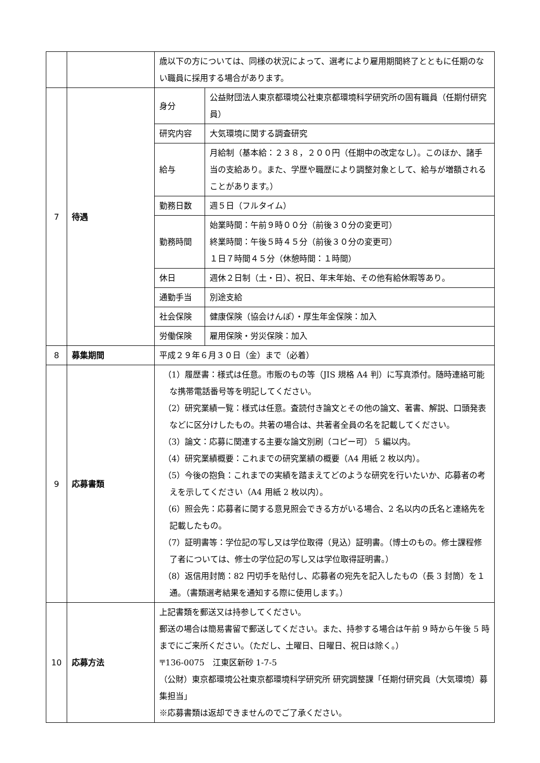| | | 歳以下の方については、同様の状況によって、選考により雇用期間終了とともに任期のない職員に採用する場合があります。 | |
| 7 | 待遇 | 身分 | 公益財団法人東京都環境公社東京都環境科学研究所の固有職員（任期付研究員） |
| | | 研究内容 | 大気環境に関する調査研究 |
| | | 給与 | 月給制（基本給：２３８，２００円（任期中の改定なし）。このほか、諸手当の支給あり。また、学歴や職歴により調整対象として、給与が増額されることがあります。） |
| | | 勤務日数 | 週５日（フルタイム） |
| | | 勤務時間 | 始業時間：午前９時００分（前後３０分の変更可） 終業時間：午後５時４５分（前後３０分の変更可） １日７時間４５分（休憩時間：１時間） |
| | | 休日 | 週休２日制（土・日）、祝日、年末年始、その他有給休暇等あり。 |
| | | 通勤手当 | 別途支給 |
| | | 社会保険 | 健康保険（協会けんぽ）・厚生年金保険：加入 |
| | | 労働保険 | 雇用保険・労災保険：加入 |
| 8 | 募集期間 | 平成２９年６月３０日（金）まで（必着） | |
| 9 | 応募書類 | （1）履歴書：様式は任意。市販のもの等（JIS 規格 A4 判）に写真添付。随時連絡可能な携帯電話番号等を明記してください。 （2）研究業績一覧：様式は任意。査読付き論文とその他の論文、著書、解説、口頭発表などに区分けしたもの。共著の場合は、共著者全員の名を記載してください。 （3）論文：応募に関連する主要な論文別刷（コピー可） 5 編以内。 （4）研究業績概要：これまでの研究業績の概要（A4 用紙 2 枚以内）。 （5）今後の抱負：これまでの実績を踏まえてどのような研究を行いたいか、応募者の考えを示してください（A4 用紙 2 枚以内）。 （6）照会先：応募者に関する意見照会できる方がいる場合、2 名以内の氏名と連絡先を記載したもの。 （7）証明書等：学位記の写し又は学位取得（見込）証明書。（博士のもの。修士課程修了者については、修士の学位記の写し又は学位取得証明書。） （8）返信用封筒：82 円切手を貼付し、応募者の宛先を記入したもの（長 3 封筒）を１通。（書類選考結果を通知する際に使用します。） | |
| 10 | 応募方法 | 上記書類を郵送又は持参してください。 郵送の場合は簡易書留で郵送してください。また、持参する場合は午前 9 時から午後 5 時までにご来所ください。（ただし、土曜日、日曜日、祝日は除く。） 〒136-0075 江東区新砂 1-7-5 （公財）東京都環境公社東京都環境科学研究所 研究調整課「任期付研究員（大気環境）募集担当」 ※応募書類は返却できませんのでご了承ください。 | |